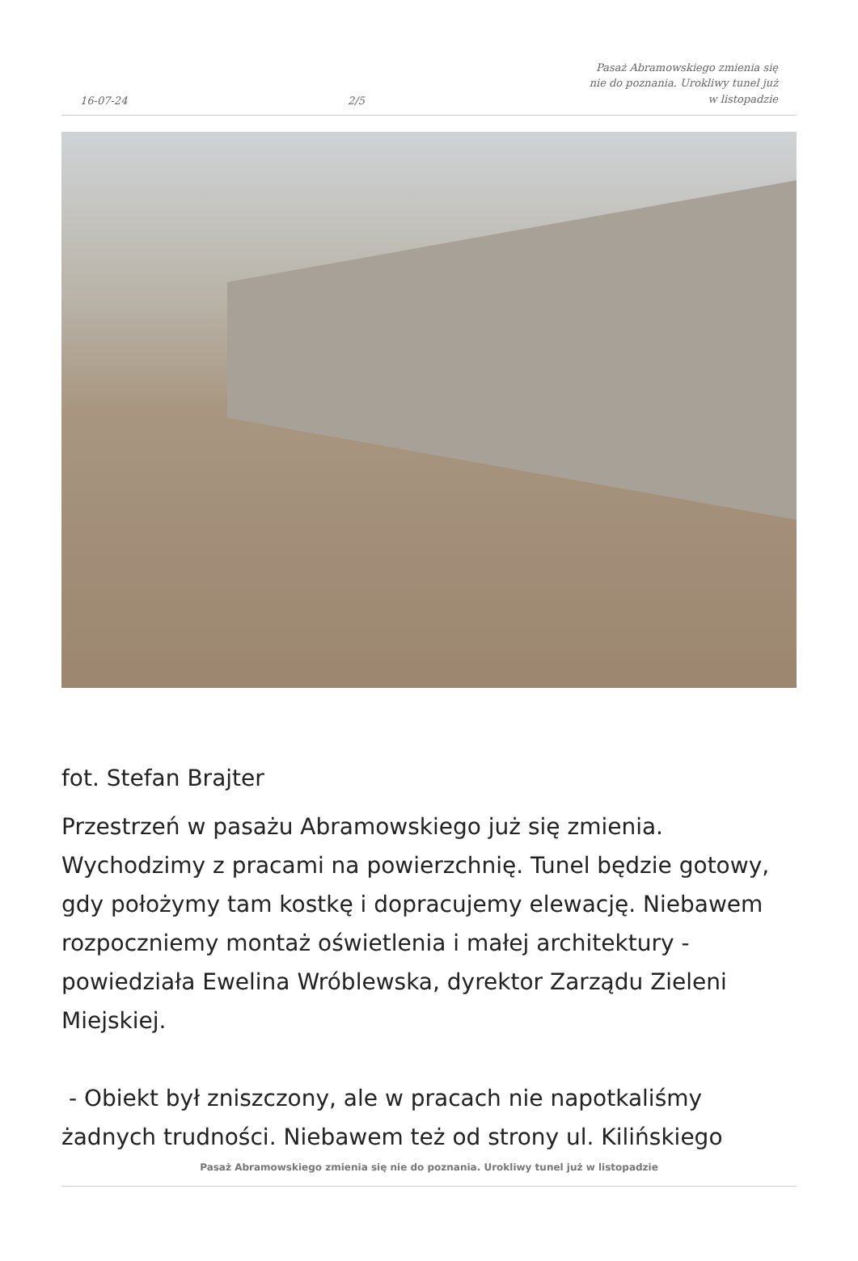16-07-24
2/5
Pasaż Abramowskiego zmienia się nie do poznania. Urokliwy tunel już w listopadzie
fot. Stefan Brajter
Przestrzeń w pasażu Abramowskiego już się zmienia. Wychodzimy z pracami na powierzchnię. Tunel będzie gotowy, gdy położymy tam kostkę i dopracujemy elewację. Niebawem rozpoczniemy montaż oświetlenia i małej architektury - powiedziała Ewelina Wróblewska, dyrektor Zarządu Zieleni Miejskiej.
- Obiekt był zniszczony, ale w pracach nie napotkaliśmy żadnych trudności. Niebawem też od strony ul. Kilińskiego
Pasaż Abramowskiego zmienia się nie do poznania. Urokliwy tunel już w listopadzie